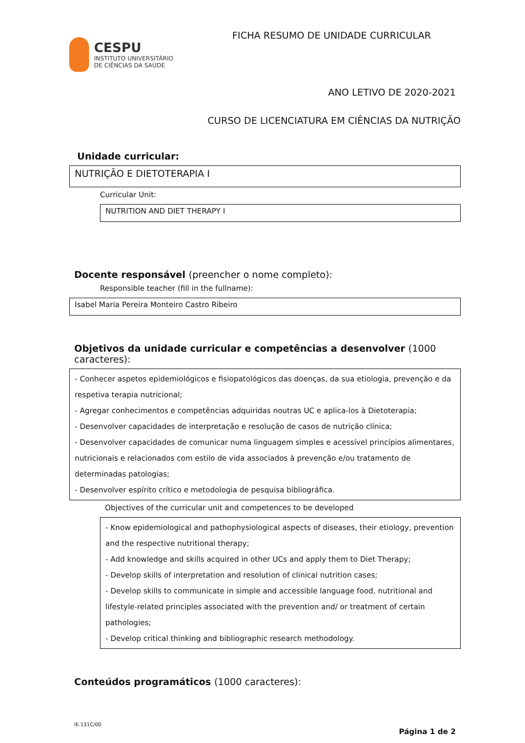CESPU
INSTITUTO UNIVERSITÁRIO
DE CIÊNCIAS DA SAÚDE
FICHA RESUMO DE UNIDADE CURRICULAR
ANO LETIVO DE 2020-2021
CURSO DE LICENCIATURA EM CIÊNCIAS DA NUTRIÇÃO
Unidade curricular:
NUTRIÇÃO E DIETOTERAPIA I
Curricular Unit:
NUTRITION AND DIET THERAPY I
Docente responsável (preencher o nome completo):
Responsible teacher (fill in the fullname):
Isabel Maria Pereira Monteiro Castro Ribeiro
Objetivos da unidade curricular e competências a desenvolver (1000 caracteres):
- Conhecer aspetos epidemiológicos e fisiopatológicos das doenças, da sua etiologia, prevenção e da respetiva terapia nutricional;
- Agregar conhecimentos e competências adquiridas noutras UC e aplica-los à Dietoterapia;
- Desenvolver capacidades de interpretação e resolução de casos de nutrição clínica;
- Desenvolver capacidades de comunicar numa linguagem simples e acessível princípios alimentares, nutricionais e relacionados com estilo de vida associados à prevenção e/ou tratamento de determinadas patologias;
- Desenvolver espírito crítico e metodologia de pesquisa bibliográfica.
Objectives of the curricular unit and competences to be developed
- Know epidemiological and pathophysiological aspects of diseases, their etiology, prevention and the respective nutritional therapy;
- Add knowledge and skills acquired in other UCs and apply them to Diet Therapy;
- Develop skills of interpretation and resolution of clinical nutrition cases;
- Develop skills to communicate in simple and accessible language food, nutritional and lifestyle-related principles associated with the prevention and/ or treatment of certain pathologies;
- Develop critical thinking and bibliographic research methodology.
Conteúdos programáticos (1000 caracteres):
IE.131C/00
Página 1 de 2